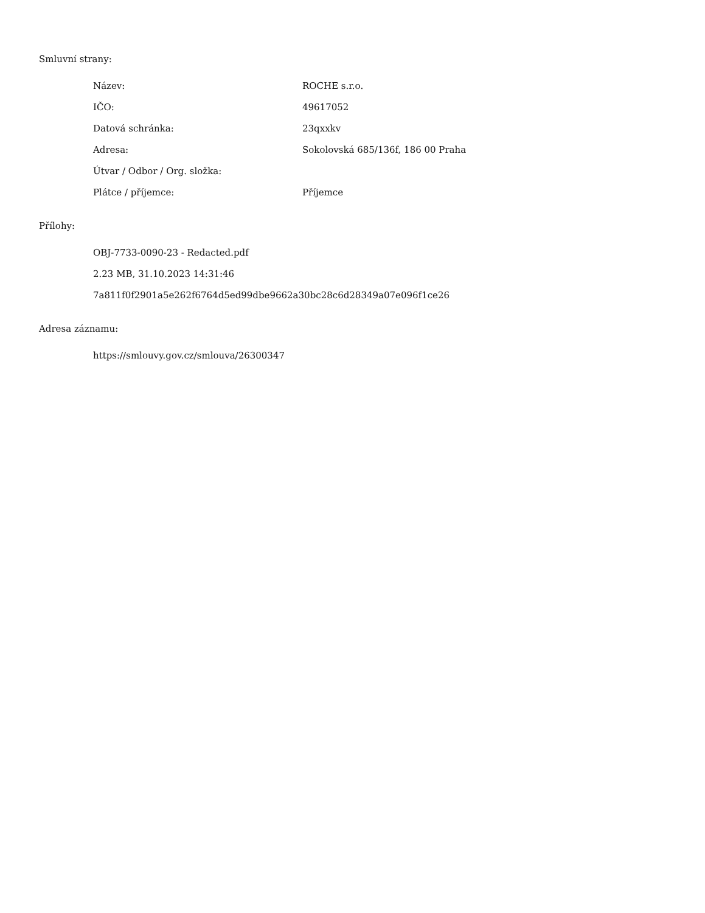Smluvní strany:
| Název: | ROCHE s.r.o. |
| IČO: | 49617052 |
| Datová schránka: | 23qxxkv |
| Adresa: | Sokolovská 685/136f, 186 00 Praha |
| Útvar / Odbor / Org. složka: | |
| Plátce / příjemce: | Příjemce |
Přílohy:
OBJ-7733-0090-23 - Redacted.pdf
2.23 MB, 31.10.2023 14:31:46
7a811f0f2901a5e262f6764d5ed99dbe9662a30bc28c6d28349a07e096f1ce26
Adresa záznamu:
https://smlouvy.gov.cz/smlouva/26300347